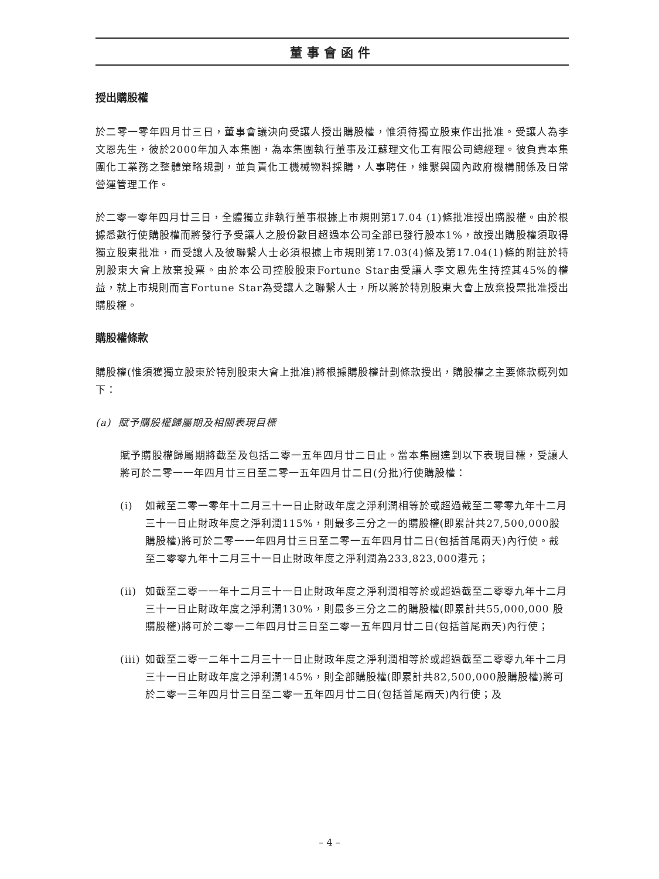董事會函件
授出購股權
於二零一零年四月廿三日，董事會議決向受讓人授出購股權，惟須待獨立股東作出批准。受讓人為李文恩先生，彼於2000年加入本集團，為本集團執行董事及江蘇理文化工有限公司總經理。彼負責本集團化工業務之整體策略規劃，並負責化工機械物料採購，人事聘任，維繫與國內政府機構關係及日常營運管理工作。
於二零一零年四月廿三日，全體獨立非執行董事根據上市規則第17.04 (1)條批准授出購股權。由於根據悉數行使購股權而將發行予受讓人之股份數目超過本公司全部已發行股本1%，故授出購股權須取得獨立股東批准，而受讓人及彼聯繫人士必須根據上市規則第17.03(4)條及第17.04(1)條的附註於特別股東大會上放棄投票。由於本公司控股股東Fortune Star由受讓人李文恩先生持控其45%的權益，就上市規則而言Fortune Star為受讓人之聯繫人士，所以將於特別股東大會上放棄投票批准授出購股權。
購股權條款
購股權(惟須獲獨立股東於特別股東大會上批准)將根據購股權計劃條款授出，購股權之主要條款概列如下：
(a) 賦予購股權歸屬期及相關表現目標
賦予購股權歸屬期將截至及包括二零一五年四月廿二日止。當本集團達到以下表現目標，受讓人將可於二零一一年四月廿三日至二零一五年四月廿二日(分批)行使購股權：
(i) 如截至二零一零年十二月三十一日止財政年度之淨利潤相等於或超過截至二零零九年十二月三十一日止財政年度之淨利潤115%，則最多三分之一的購股權(即累計共27,500,000股購股權)將可於二零一一年四月廿三日至二零一五年四月廿二日(包括首尾兩天)內行使。截至二零零九年十二月三十一日止財政年度之淨利潤為233,823,000港元；
(ii) 如截至二零一一年十二月三十一日止財政年度之淨利潤相等於或超過截至二零零九年十二月三十一日止財政年度之淨利潤130%，則最多三分之二的購股權(即累計共55,000,000 股購股權)將可於二零一二年四月廿三日至二零一五年四月廿二日(包括首尾兩天)內行使；
(iii) 如截至二零一二年十二月三十一日止財政年度之淨利潤相等於或超過截至二零零九年十二月三十一日止財政年度之淨利潤145%，則全部購股權(即累計共82,500,000股購股權)將可於二零一三年四月廿三日至二零一五年四月廿二日(包括首尾兩天)內行使；及
– 4 –